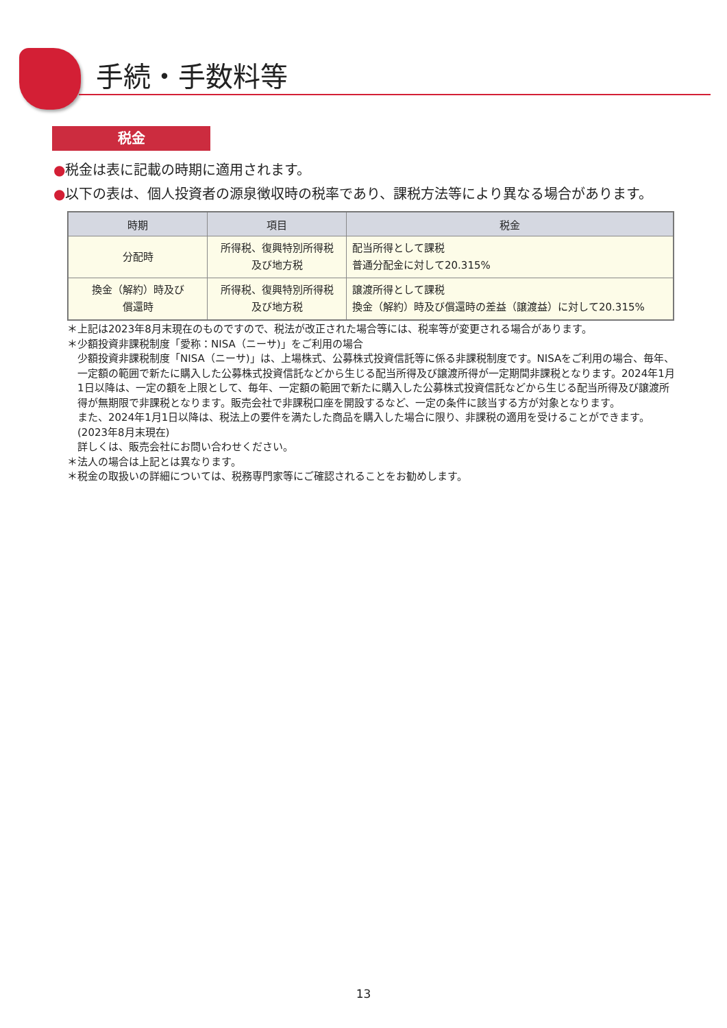手続・手数料等
税金
●税金は表に記載の時期に適用されます。
●以下の表は、個人投資者の源泉徴収時の税率であり、課税方法等により異なる場合があります。
| 時期 | 項目 | 税金 |
| --- | --- | --- |
| 分配時 | 所得税、復興特別所得税 及び地方税 | 配当所得として課税 普通分配金に対して20.315% |
| 換金（解約）時及び 償還時 | 所得税、復興特別所得税 及び地方税 | 譲渡所得として課税 換金（解約）時及び償還時の差益（譲渡益）に対して20.315% |
＊上記は2023年8月末現在のものですので、税法が改正された場合等には、税率等が変更される場合があります。
＊少額投資非課税制度「愛称：NISA（ニーサ)」をご利用の場合
少額投資非課税制度「NISA（ニーサ)」は、上場株式、公募株式投資信託等に係る非課税制度です。NISAをご利用の場合、毎年、一定額の範囲で新たに購入した公募株式投資信託などから生じる配当所得及び譲渡所得が一定期間非課税となります。2024年1月1日以降は、一定の額を上限として、毎年、一定額の範囲で新たに購入した公募株式投資信託などから生じる配当所得及び譲渡所得が無期限で非課税となります。販売会社で非課税口座を開設するなど、一定の条件に該当する方が対象となります。
また、2024年1月1日以降は、税法上の要件を満たした商品を購入した場合に限り、非課税の適用を受けることができます。(2023年8月末現在)
詳しくは、販売会社にお問い合わせください。
＊法人の場合は上記とは異なります。
＊税金の取扱いの詳細については、税務専門家等にご確認されることをお勧めします。
13